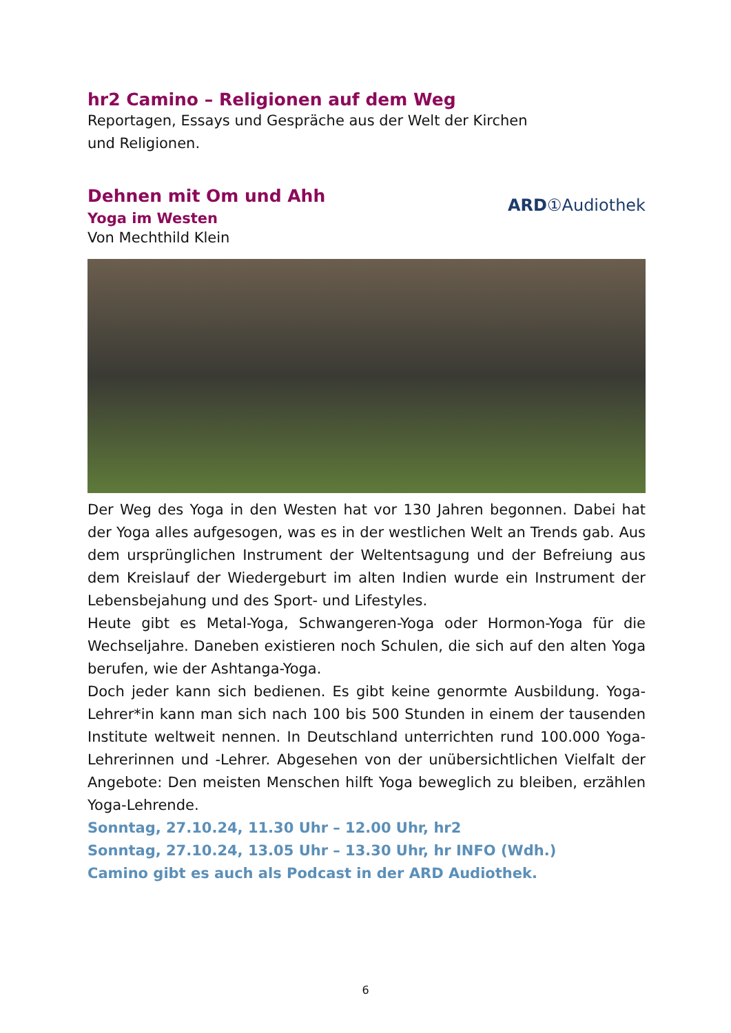hr2 Camino – Religionen auf dem Weg
Reportagen, Essays und Gespräche aus der Welt der Kirchen
und Religionen.
ARD①Audiothek
Dehnen mit Om und Ahh
Yoga im Westen
Von Mechthild Klein
Der Weg des Yoga in den Westen hat vor 130 Jahren begonnen. Dabei hat der Yoga alles aufgesogen, was es in der westlichen Welt an Trends gab. Aus dem ursprünglichen Instrument der Weltentsagung und der Befreiung aus dem Kreislauf der Wiedergeburt im alten Indien wurde ein Instrument der Lebensbejahung und des Sport- und Lifestyles.
Heute gibt es Metal-Yoga, Schwangeren-Yoga oder Hormon-Yoga für die Wechseljahre. Daneben existieren noch Schulen, die sich auf den alten Yoga berufen, wie der Ashtanga-Yoga.
Doch jeder kann sich bedienen. Es gibt keine genormte Ausbildung. Yoga-Lehrer*in kann man sich nach 100 bis 500 Stunden in einem der tausenden Institute weltweit nennen. In Deutschland unterrichten rund 100.000 Yoga-Lehrerinnen und -Lehrer. Abgesehen von der unübersichtlichen Vielfalt der Angebote: Den meisten Menschen hilft Yoga beweglich zu bleiben, erzählen Yoga-Lehrende.
Sonntag, 27.10.24, 11.30 Uhr – 12.00 Uhr, hr2
Sonntag, 27.10.24, 13.05 Uhr – 13.30 Uhr, hr INFO (Wdh.)
Camino gibt es auch als Podcast in der ARD Audiothek.
6